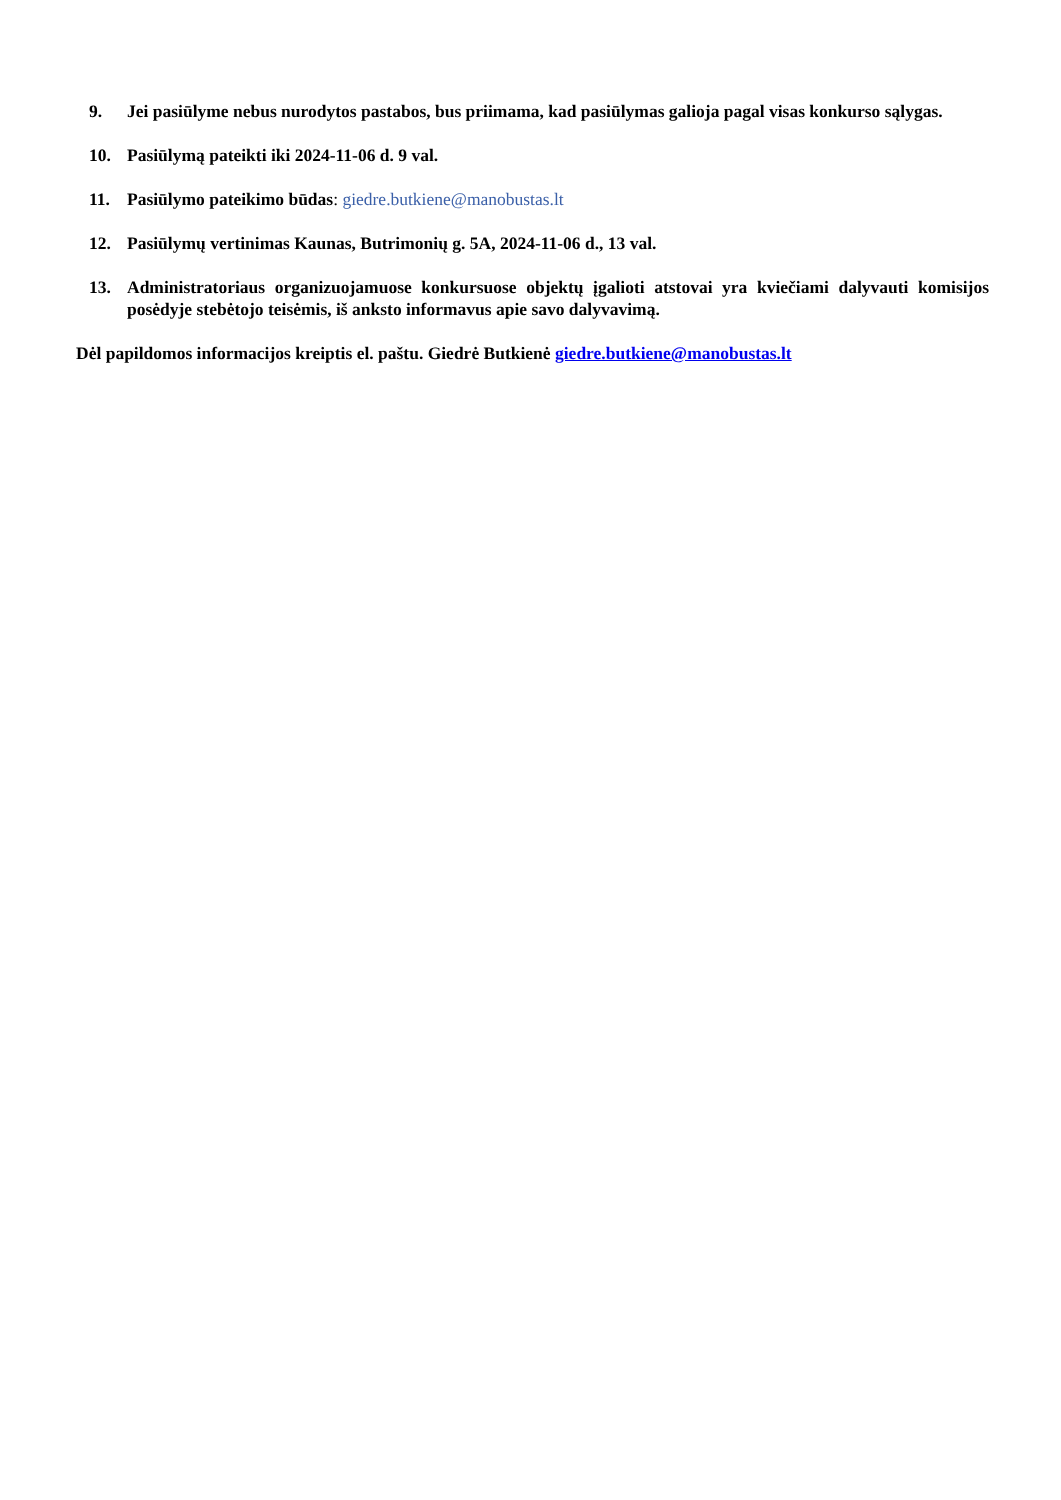9. Jei pasiūlyme nebus nurodytos pastabos, bus priimama, kad pasiūlymas galioja pagal visas konkurso sąlygas.
10. Pasiūlymą pateikti iki 2024-11-06 d. 9 val.
11. Pasiūlymo pateikimo būdas: giedre.butkiene@manobustas.lt
12. Pasiūlymų vertinimas Kaunas, Butrimonių g. 5A, 2024-11-06 d., 13 val.
13. Administratoriaus organizuojamuose konkursuose objektų įgalioti atstovai yra kviečiami dalyvauti komisijos posėdyje stebėtojo teisėmis, iš anksto informavus apie savo dalyvavimą.
Dėl papildomos informacijos kreiptis el. paštu. Giedrė Butkienė giedre.butkiene@manobustas.lt